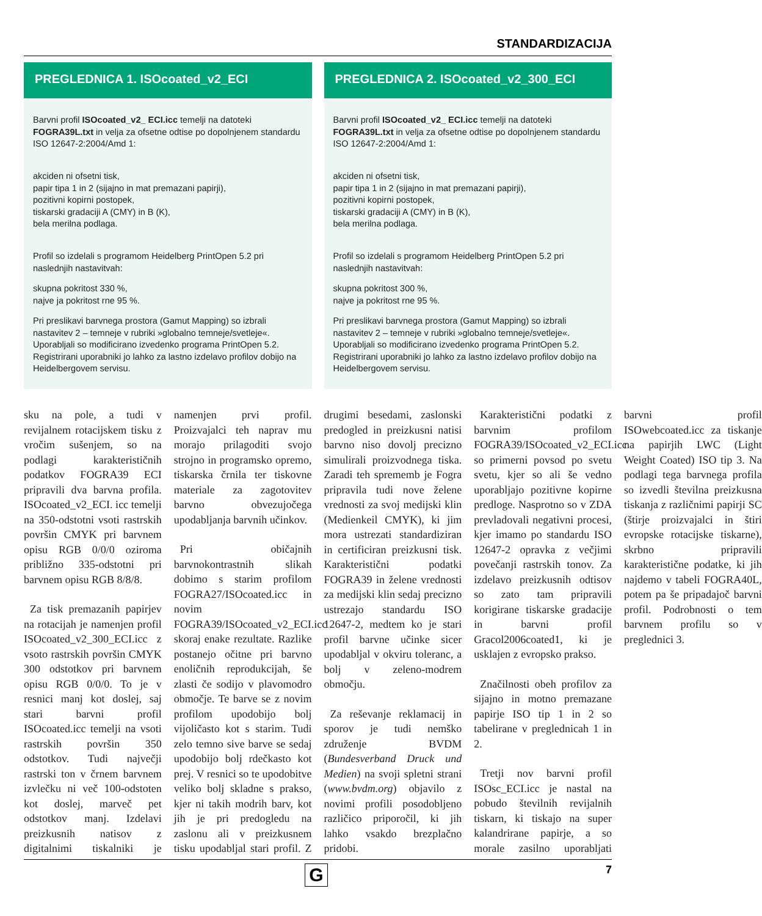STANDARDIZACIJA
PREGLEDNICA 1. ISOcoated_v2_ECI
Barvni profil ISOcoated_v2_ ECI.icc temelji na datoteki FOGRA39L.txt in velja za ofsetne odtise po dopolnjenem standardu ISO 12647-2:2004/Amd 1:
akciden ni ofsetni tisk,
papir tipa 1 in 2 (sijajno in mat premazani papirji),
pozitivni kopirni postopek,
tiskarski gradaciji A (CMY) in B (K),
bela merilna podlaga.
Profil so izdelali s programom Heidelberg PrintOpen 5.2 pri naslednjih nastavitvah:
skupna pokritost 330 %,
najve ja pokritost rne 95 %.
Pri preslikavi barvnega prostora (Gamut Mapping) so izbrali nastavitev 2 – temneje v rubriki »globalno temneje/svetleje«. Uporabljali so modificirano izvedenko programa PrintOpen 5.2. Registrirani uporabniki jo lahko za lastno izdelavo profilov dobijo na Heidelbergovem servisu.
PREGLEDNICA 2. ISOcoated_v2_300_ECI
Barvni profil ISOcoated_v2_ ECI.icc temelji na datoteki FOGRA39L.txt in velja za ofsetne odtise po dopolnjenem standardu ISO 12647-2:2004/Amd 1:
akciden ni ofsetni tisk,
papir tipa 1 in 2 (sijajno in mat premazani papirji),
pozitivni kopirni postopek,
tiskarski gradaciji A (CMY) in B (K),
bela merilna podlaga.
Profil so izdelali s programom Heidelberg PrintOpen 5.2 pri naslednjih nastavitvah:
skupna pokritost 300 %,
najve ja pokritost rne 95 %.
Pri preslikavi barvnega prostora (Gamut Mapping) so izbrali nastavitev 2 – temneje v rubriki »globalno temneje/svetleje«. Uporabljali so modificirano izvedenko programa PrintOpen 5.2. Registrirani uporabniki jo lahko za lastno izdelavo profilov dobijo na Heidelbergovem servisu.
sku na pole, a tudi v revijalnem rotacijskem tisku z vročim sušenjem, so na podlagi karakterističnih podatkov FOGRA39 ECI pripravili dva barvna profila. ISOcoated_v2_ECI. icc temelji na 350-odstotni vsoti rastrskih površin CMYK pri barvnem opisu RGB 0/0/0 oziroma približno 335-odstotni pri barvnem opisu RGB 8/8/8.
Za tisk premazanih papirjev na rotacijah je namenjen profil ISOcoated_v2_300_ECI.icc z vsoto rastrskih površin CMYK 300 odstotkov pri barvnem opisu RGB 0/0/0. To je v resnici manj kot doslej, saj stari barvni profil ISOcoated.icc temelji na vsoti rastrskih površin 350 odstotkov. Tudi največji rastrski ton v črnem barvnem izvlečku ni več 100-odstoten kot doslej, marveč pet odstotkov manj. Izdelavi preizkusnih natisov z digitalnimi tiskalniki je namenjen prvi profil. Proizvajalci teh naprav mu morajo prilagoditi svojo strojno in programsko opremo, tiskarska črnila ter tiskovne materiale za zagotovitev barvno obvezujočega upodabljanja barvnih učinkov.
Pri običajnih barvnokontrastnih slikah dobimo s starim profilom FOGRA27/ISOcoated.icc in novim FOGRA39/ISOcoated_v2_ECI.icc skoraj enake rezultate. Razlike postanejo očitne pri barvno enoličnih reprodukcijah, še zlasti če sodijo v plavomodro območje. Te barve se z novim profilom upodobijo bolj vijoličasto kot s starim. Tudi zelo temno sive barve se sedaj upodobijo bolj rdečkasto kot prej. V resnici so te upodobitve veliko bolj skladne s prakso, kjer ni takih modrih barv, kot jih je pri predogledu na zaslonu ali v preizkusnem tisku upodabljal stari profil. Z drugimi besedami, zaslonski predogled in preizkusni natisi barvno niso dovolj precizno simulirali proizvodnega tiska. Zaradi teh sprememb je Fogra pripravila tudi nove želene vrednosti za svoj medijski klin (Medienkeil CMYK), ki jim mora ustrezati standardiziran in certificiran preizkusni tisk. Karakteristični podatki FOGRA39 in želene vrednosti za medijski klin sedaj precizno ustrezajo standardu ISO 12647-2, medtem ko je stari profil barvne učinke sicer upodabljal v okviru toleranc, a bolj v zeleno-modrem območju.
Za reševanje reklamacij in sporov je tudi nemško združenje BVDM (Bundesverband Druck und Medien) na svoji spletni strani (www.bvdm.org) objavilo z novimi profili posodobljeno različico priporočil, ki jih lahko vsakdo brezplačno pridobi.
Karakteristični podatki z barvnim profilom FOGRA39/ISOcoated_v2_ECI.icc so primerni povsod po svetu svetu, kjer so ali še vedno uporabljajo pozitivne kopirne predloge. Nasprotno so v ZDA prevladovali negativni procesi, kjer imamo po standardu ISO 12647-2 opravka z večjimi povečanji rastrskih tonov. Za izdelavo preizkusnih odtisov so zato tam pripravili korigirane tiskarske gradacije in barvni profil Gracol2006coated1, ki je usklajen z evropsko prakso.
Značilnosti obeh profilov za sijajno in motno premazane papirje ISO tip 1 in 2 so tabelirane v preglednicah 1 in 2.
Tretji nov barvni profil ISOsc_ECI.icc je nastal na pobudo številnih revijalnih tiskarn, ki tiskajo na super kalandrirane papirje, a so morale zasilno uporabljati barvni profil ISOwebcoated.icc za tiskanje na papirjih LWC (Light Weight Coated) ISO tip 3. Na podlagi tega barvnega profila so izvedli številna preizkusna tiskanja z različnimi papirji SC (štirje proizvajalci in štiri evropske rotacijske tiskarne), skrbno pripravili karakteristične podatke, ki jih najdemo v tabeli FOGRA40L, potem pa še pripadajoč barvni profil. Podrobnosti o tem barvnem profilu so v preglednici 3.
G
7